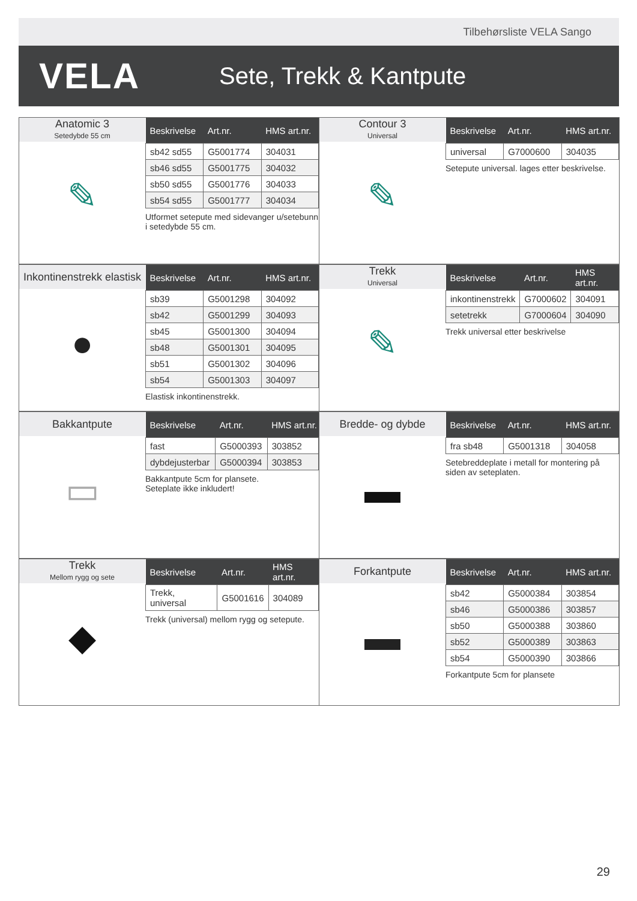Tilbehørsliste VELA Sango
VELA
Sete, Trekk & Kantpute
Anatomic 3
Setedybde 55 cm
✎
| Beskrivelse | Art.nr. | HMS art.nr. |
| --- | --- | --- |
| sb42 sd55 | G5001774 | 304031 |
| sb46 sd55 | G5001775 | 304032 |
| sb50 sd55 | G5001776 | 304033 |
| sb54 sd55 | G5001777 | 304034 |
Utformet setepute med sidevanger u/setebunn i setedybde 55 cm.
Contour 3
Universal
✎
| Beskrivelse | Art.nr. | HMS art.nr. |
| --- | --- | --- |
| universal | G7000600 | 304035 |
Setepute universal. lages etter beskrivelse.
Inkontinenstrekk elastisk
●
| Beskrivelse | Art.nr. | HMS art.nr. |
| --- | --- | --- |
| sb39 | G5001298 | 304092 |
| sb42 | G5001299 | 304093 |
| sb45 | G5001300 | 304094 |
| sb48 | G5001301 | 304095 |
| sb51 | G5001302 | 304096 |
| sb54 | G5001303 | 304097 |
Elastisk inkontinenstrekk.
Trekk
Universal
✎
| Beskrivelse | Art.nr. | HMS art.nr. |
| --- | --- | --- |
| inkontinenstrekk | G7000602 | 304091 |
| setetrekk | G7000604 | 304090 |
Trekk universal etter beskrivelse
Bakkantpute
▭
| Beskrivelse | Art.nr. | HMS art.nr. |
| --- | --- | --- |
| fast | G5000393 | 303852 |
| dybdejusterbar | G5000394 | 303853 |
Bakkantpute 5cm for plansete.
Seteplate ikke inkludert!
Bredde- og dybde
▬
| Beskrivelse | Art.nr. | HMS art.nr. |
| --- | --- | --- |
| fra sb48 | G5001318 | 304058 |
Setebreddeplate i metall for montering på siden av seteplaten.
Trekk
Mellom rygg og sete
◆
| Beskrivelse | Art.nr. | HMS art.nr. |
| --- | --- | --- |
| Trekk, universal | G5001616 | 304089 |
Trekk (universal) mellom rygg og setepute.
Forkantpute
▬
| Beskrivelse | Art.nr. | HMS art.nr. |
| --- | --- | --- |
| sb42 | G5000384 | 303854 |
| sb46 | G5000386 | 303857 |
| sb50 | G5000388 | 303860 |
| sb52 | G5000389 | 303863 |
| sb54 | G5000390 | 303866 |
Forkantpute 5cm for plansete
29